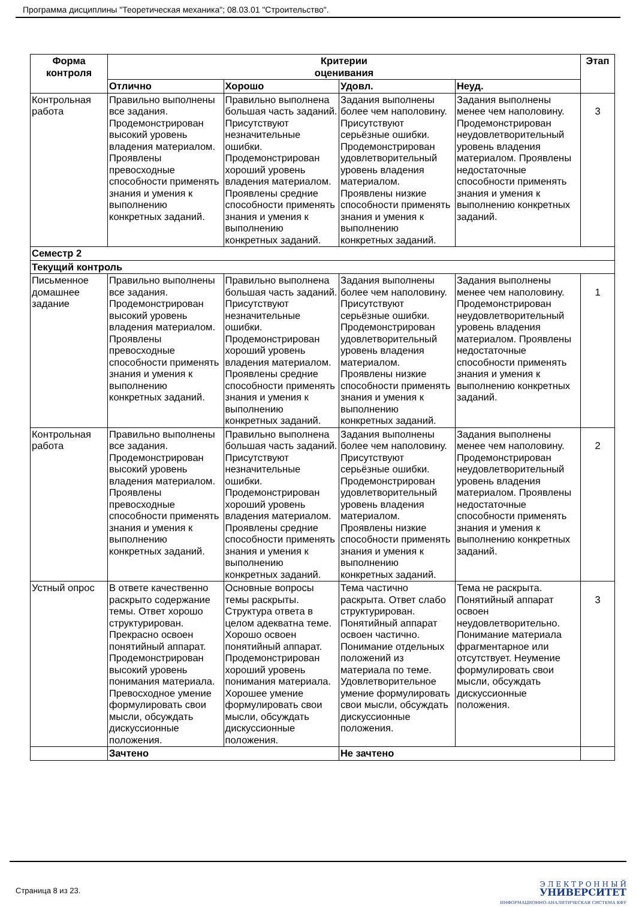Программа дисциплины "Теоретическая механика"; 08.03.01 "Строительство".
| Форма контроля | Критерии оценивания | | | | Этап |
| --- | --- | --- | --- | --- | --- |
| | Отлично | Хорошо | Удовл. | Неуд. | |
| Контрольная работа | Правильно выполнены все задания. Продемонстрирован высокий уровень владения материалом. Проявлены превосходные способности применять знания и умения к выполнению конкретных заданий. | Правильно выполнена большая часть заданий. Присутствуют незначительные ошибки. Продемонстрирован хороший уровень владения материалом. Проявлены средние способности применять знания и умения к выполнению конкретных заданий. | Задания выполнены более чем наполовину. Присутствуют серьёзные ошибки. Продемонстрирован удовлетворительный уровень владения материалом. Проявлены низкие способности применять знания и умения к выполнению конкретных заданий. | Задания выполнены менее чем наполовину. Продемонстрирован неудовлетворительный уровень владения материалом. Проявлены недостаточные способности применять знания и умения к выполнению конкретных заданий. | 3 |
| Семестр 2 | | | | | |
| Текущий контроль | | | | | |
| Письменное домашнее задание | Правильно выполнены все задания. Продемонстрирован высокий уровень владения материалом. Проявлены превосходные способности применять знания и умения к выполнению конкретных заданий. | Правильно выполнена большая часть заданий. Присутствуют незначительные ошибки. Продемонстрирован хороший уровень владения материалом. Проявлены средние способности применять знания и умения к выполнению конкретных заданий. | Задания выполнены более чем наполовину. Присутствуют серьёзные ошибки. Продемонстрирован удовлетворительный уровень владения материалом. Проявлены низкие способности применять знания и умения к выполнению конкретных заданий. | Задания выполнены менее чем наполовину. Продемонстрирован неудовлетворительный уровень владения материалом. Проявлены недостаточные способности применять знания и умения к выполнению конкретных заданий. | 1 |
| Контрольная работа | Правильно выполнены все задания. Продемонстрирован высокий уровень владения материалом. Проявлены превосходные способности применять знания и умения к выполнению конкретных заданий. | Правильно выполнена большая часть заданий. Присутствуют незначительные ошибки. Продемонстрирован хороший уровень владения материалом. Проявлены средние способности применять знания и умения к выполнению конкретных заданий. | Задания выполнены более чем наполовину. Присутствуют серьёзные ошибки. Продемонстрирован удовлетворительный уровень владения материалом. Проявлены низкие способности применять знания и умения к выполнению конкретных заданий. | Задания выполнены менее чем наполовину. Продемонстрирован неудовлетворительный уровень владения материалом. Проявлены недостаточные способности применять знания и умения к выполнению конкретных заданий. | 2 |
| Устный опрос | В ответе качественно раскрыто содержание темы. Ответ хорошо структурирован. Прекрасно освоен понятийный аппарат. Продемонстрирован высокий уровень понимания материала. Превосходное умение формулировать свои мысли, обсуждать дискуссионные положения. | Основные вопросы темы раскрыты. Структура ответа в целом адекватна теме. Хорошо освоен понятийный аппарат. Продемонстрирован хороший уровень понимания материала. Хорошее умение формулировать свои мысли, обсуждать дискуссионные положения. | Тема частично раскрыта. Ответ слабо структурирован. Понятийный аппарат освоен частично. Понимание отдельных положений из материала по теме. Удовлетворительное умение формулировать свои мысли, обсуждать дискуссионные положения. | Тема не раскрыта. Понятийный аппарат освоен неудовлетворительно. Понимание материала фрагментарное или отсутствует. Неумение формулировать свои мысли, обсуждать дискуссионные положения. | 3 |
| | Зачтено | | Не зачтено | | |
Страница 8 из 23.
Э Л Е К Т Р О Н Н Ы Й
УНИВЕРСИТЕТ
ИНФОРМАЦИОННО-АНАЛИТИЧЕСКАЯ СИСТЕМА КФУ